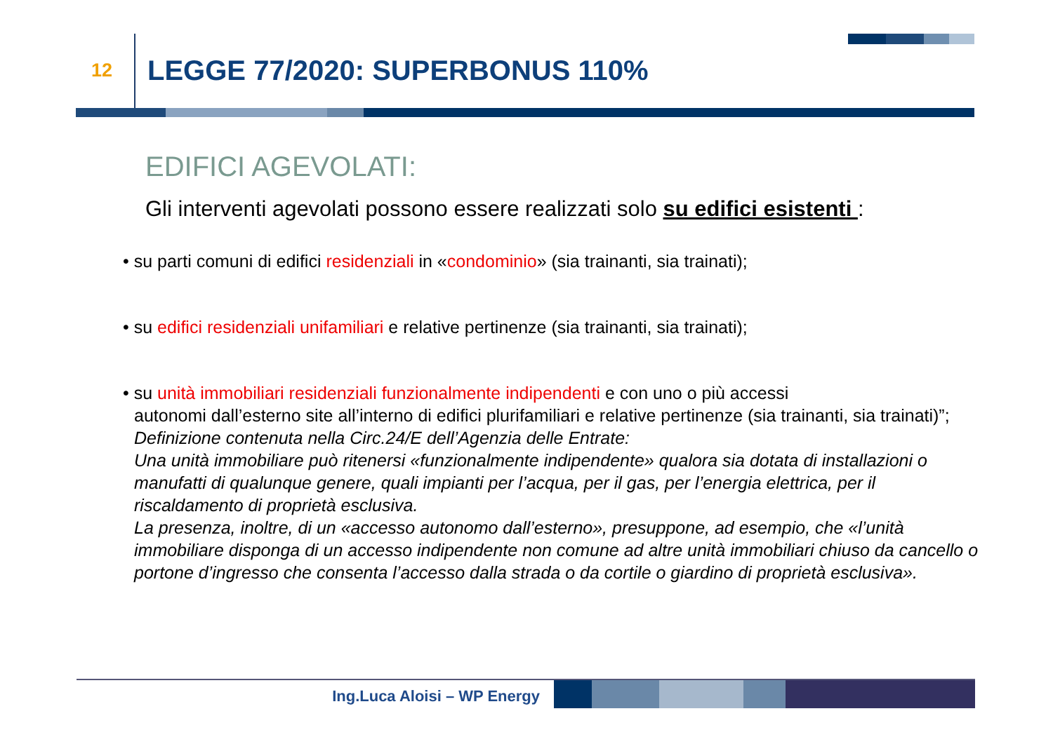12 LEGGE 77/2020: SUPERBONUS 110%
EDIFICI AGEVOLATI:
Gli interventi agevolati possono essere realizzati solo su edifici esistenti :
• su parti comuni di edifici residenziali in «condominio» (sia trainanti, sia trainati);
• su edifici residenziali unifamiliari e relative pertinenze (sia trainanti, sia trainati);
• su unità immobiliari residenziali funzionalmente indipendenti e con uno o più accessi
autonomi dall’esterno site all’interno di edifici plurifamiliari e relative pertinenze (sia trainanti, sia trainati)”; Definizione contenuta nella Circ.24/E dell’Agenzia delle Entrate:
Una unità immobiliare può ritenersi «funzionalmente indipendente» qualora sia dotata di installazioni o manufatti di qualunque genere, quali impianti per l’acqua, per il gas, per l’energia elettrica, per il riscaldamento di proprietà esclusiva.
La presenza, inoltre, di un «accesso autonomo dall’esterno», presuppone, ad esempio, che «l’unità immobiliare disponga di un accesso indipendente non comune ad altre unità immobiliari chiuso da cancello o portone d’ingresso che consenta l’accesso dalla strada o da cortile o giardino di proprietà esclusiva».
Ing.Luca Aloisi – WP Energy